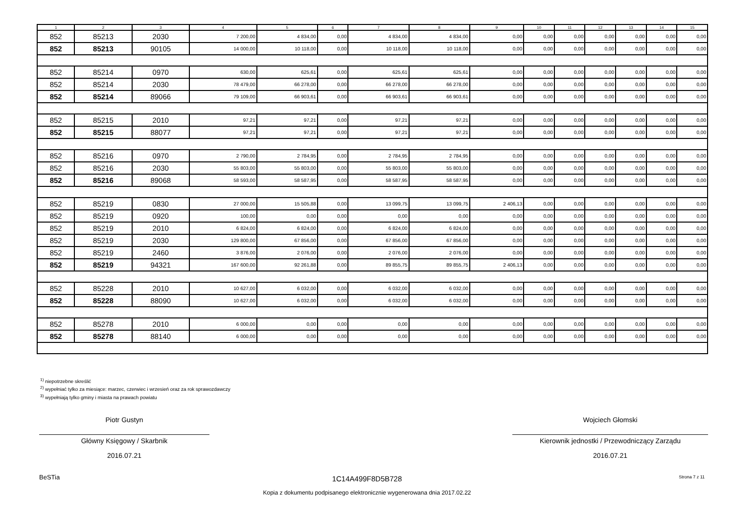| 1 | 2 | 3 | 4 | 5 | 6 | 7 | 8 | 9 | 10 | 11 | 12 | 13 | 14 | 15 |
| --- | --- | --- | --- | --- | --- | --- | --- | --- | --- | --- | --- | --- | --- | --- |
| 852 | 85213 | 2030 | 7 200,00 | 4 834,00 | 0,00 | 4 834,00 | 4 834,00 | 0,00 | 0,00 | 0,00 | 0,00 | 0,00 | 0,00 | 0,00 |
| 852 | 85213 | 90105 | 14 000,00 | 10 118,00 | 0,00 | 10 118,00 | 10 118,00 | 0,00 | 0,00 | 0,00 | 0,00 | 0,00 | 0,00 | 0,00 |
| 852 | 85214 | 0970 | 630,00 | 625,61 | 0,00 | 625,61 | 625,61 | 0,00 | 0,00 | 0,00 | 0,00 | 0,00 | 0,00 | 0,00 |
| 852 | 85214 | 2030 | 78 479,00 | 66 278,00 | 0,00 | 66 278,00 | 66 278,00 | 0,00 | 0,00 | 0,00 | 0,00 | 0,00 | 0,00 | 0,00 |
| 852 | 85214 | 89066 | 79 109,00 | 66 903,61 | 0,00 | 66 903,61 | 66 903,61 | 0,00 | 0,00 | 0,00 | 0,00 | 0,00 | 0,00 | 0,00 |
| 852 | 85215 | 2010 | 97,21 | 97,21 | 0,00 | 97,21 | 97,21 | 0,00 | 0,00 | 0,00 | 0,00 | 0,00 | 0,00 | 0,00 |
| 852 | 85215 | 88077 | 97,21 | 97,21 | 0,00 | 97,21 | 97,21 | 0,00 | 0,00 | 0,00 | 0,00 | 0,00 | 0,00 | 0,00 |
| 852 | 85216 | 0970 | 2 790,00 | 2 784,95 | 0,00 | 2 784,95 | 2 784,95 | 0,00 | 0,00 | 0,00 | 0,00 | 0,00 | 0,00 | 0,00 |
| 852 | 85216 | 2030 | 55 803,00 | 55 803,00 | 0,00 | 55 803,00 | 55 803,00 | 0,00 | 0,00 | 0,00 | 0,00 | 0,00 | 0,00 | 0,00 |
| 852 | 85216 | 89068 | 58 593,00 | 58 587,95 | 0,00 | 58 587,95 | 58 587,95 | 0,00 | 0,00 | 0,00 | 0,00 | 0,00 | 0,00 | 0,00 |
| 852 | 85219 | 0830 | 27 000,00 | 15 505,88 | 0,00 | 13 099,75 | 13 099,75 | 2 406,13 | 0,00 | 0,00 | 0,00 | 0,00 | 0,00 | 0,00 |
| 852 | 85219 | 0920 | 100,00 | 0,00 | 0,00 | 0,00 | 0,00 | 0,00 | 0,00 | 0,00 | 0,00 | 0,00 | 0,00 | 0,00 |
| 852 | 85219 | 2010 | 6 824,00 | 6 824,00 | 0,00 | 6 824,00 | 6 824,00 | 0,00 | 0,00 | 0,00 | 0,00 | 0,00 | 0,00 | 0,00 |
| 852 | 85219 | 2030 | 129 800,00 | 67 856,00 | 0,00 | 67 856,00 | 67 856,00 | 0,00 | 0,00 | 0,00 | 0,00 | 0,00 | 0,00 | 0,00 |
| 852 | 85219 | 2460 | 3 876,00 | 2 076,00 | 0,00 | 2 076,00 | 2 076,00 | 0,00 | 0,00 | 0,00 | 0,00 | 0,00 | 0,00 | 0,00 |
| 852 | 85219 | 94321 | 167 600,00 | 92 261,88 | 0,00 | 89 855,75 | 89 855,75 | 2 406,13 | 0,00 | 0,00 | 0,00 | 0,00 | 0,00 | 0,00 |
| 852 | 85228 | 2010 | 10 627,00 | 6 032,00 | 0,00 | 6 032,00 | 6 032,00 | 0,00 | 0,00 | 0,00 | 0,00 | 0,00 | 0,00 | 0,00 |
| 852 | 85228 | 88090 | 10 627,00 | 6 032,00 | 0,00 | 6 032,00 | 6 032,00 | 0,00 | 0,00 | 0,00 | 0,00 | 0,00 | 0,00 | 0,00 |
| 852 | 85278 | 2010 | 6 000,00 | 0,00 | 0,00 | 0,00 | 0,00 | 0,00 | 0,00 | 0,00 | 0,00 | 0,00 | 0,00 | 0,00 |
| 852 | 85278 | 88140 | 6 000,00 | 0,00 | 0,00 | 0,00 | 0,00 | 0,00 | 0,00 | 0,00 | 0,00 | 0,00 | 0,00 | 0,00 |
<sup>1)</sup> niepotrzebne skreślić
<sup>2)</sup> wypełniać tylko za miesiące: marzec, czerwiec i wrzesień oraz za rok sprawozdawczy
<sup>3)</sup> wypełniają tylko gminy i miasta na prawach powiatu
Piotr Gustyn
Główny Księgowy / Skarbnik
2016.07.21
Wojciech Głomski
Kierownik jednostki / Przewodniczący Zarządu
2016.07.21
BeSTia 1C14A499F8D5B728 Strona 7 z 11
Kopia z dokumentu podpisanego elektronicznie wygenerowana dnia 2017.02.22